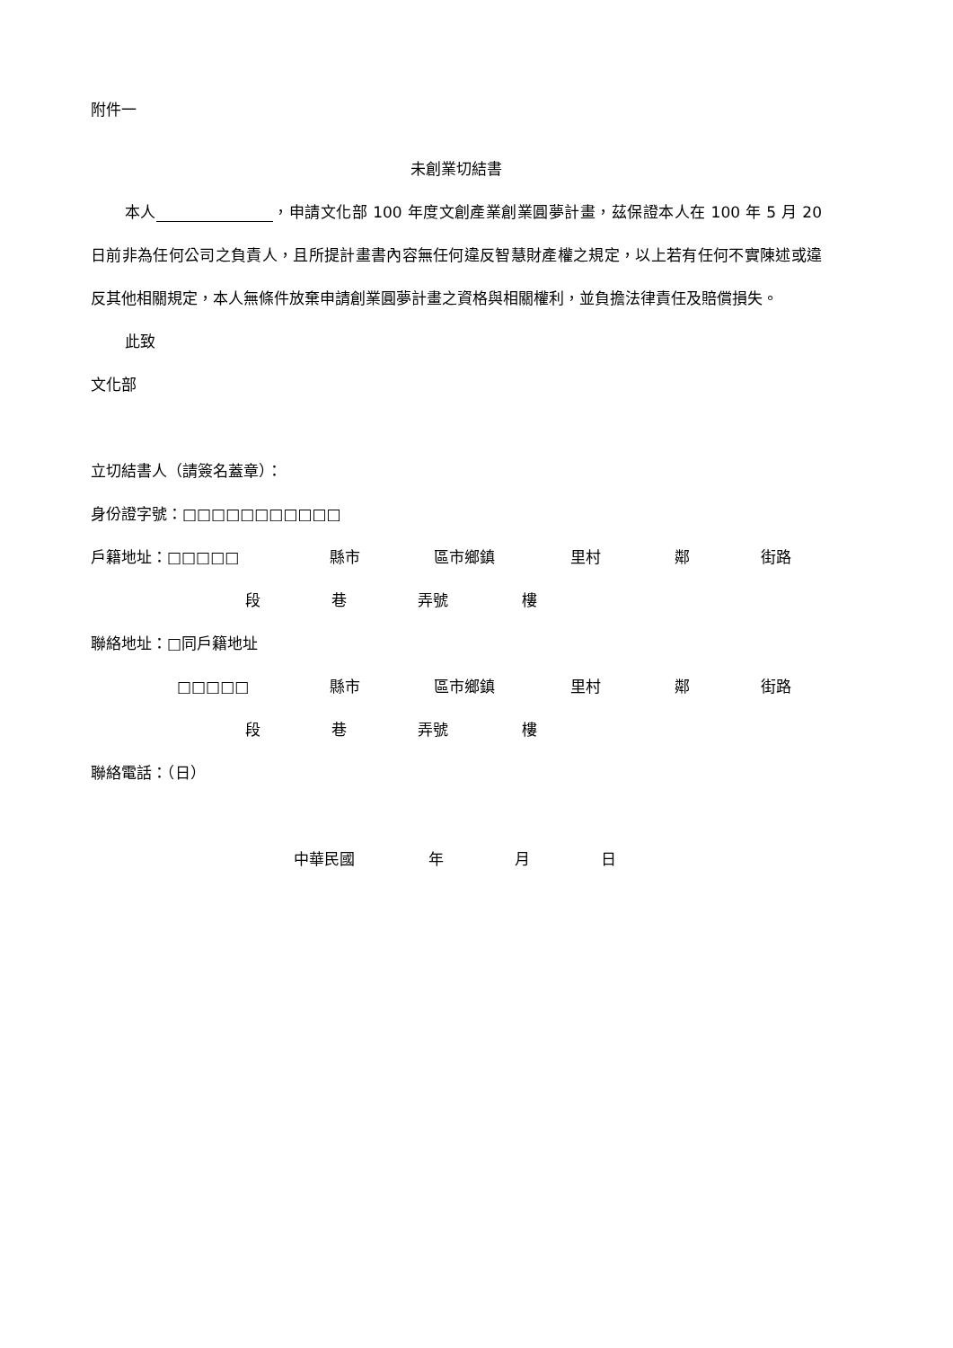附件一
未創業切結書
本人 ，申請文化部 100 年度文創產業創業圓夢計畫，茲保證本人在 100 年 5 月 20 日前非為任何公司之負責人，且所提計畫書內容無任何違反智慧財產權之規定，以上若有任何不實陳述或違反其他相關規定，本人無條件放棄申請創業圓夢計畫之資格與相關權利，並負擔法律責任及賠償損失。
此致
文化部
立切結書人（請簽名蓋章）：
身份證字號：□□□□□□□□□□□
戶籍地址：□□□□□ 縣市 區市鄉鎮 里村 鄰 街路
段 巷 弄號 樓
聯絡地址：□同戶籍地址
□□□□□ 縣市 區市鄉鎮 里村 鄰 街路
段 巷 弄號 樓
聯絡電話：（日）
中華民國 年 月 日